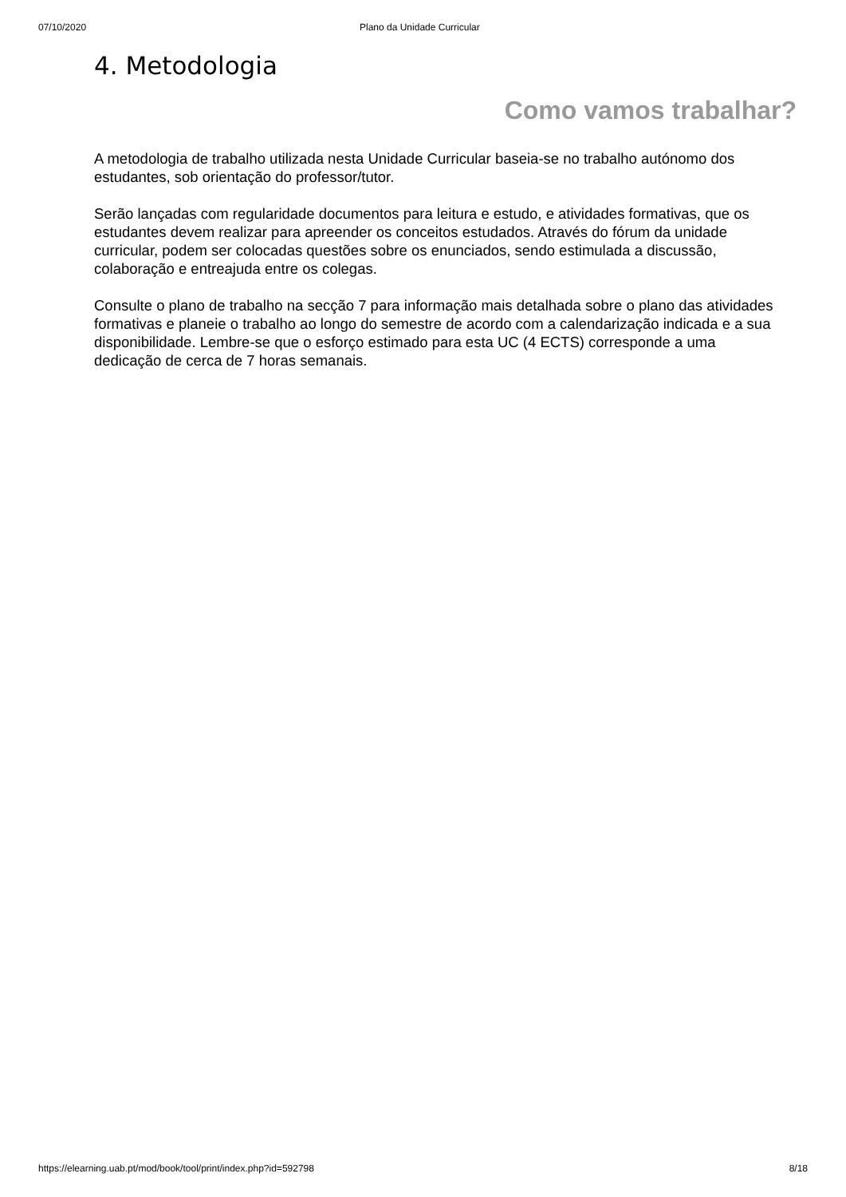07/10/2020 Plano da Unidade Curricular
4. Metodologia
Como vamos trabalhar?
A metodologia de trabalho utilizada nesta Unidade Curricular baseia-se no trabalho autónomo dos estudantes, sob orientação do professor/tutor.
Serão lançadas com regularidade documentos para leitura e estudo, e atividades formativas, que os estudantes devem realizar para apreender os conceitos estudados. Através do fórum da unidade curricular, podem ser colocadas questões sobre os enunciados, sendo estimulada a discussão, colaboração e entreajuda entre os colegas.
Consulte o plano de trabalho na secção 7 para informação mais detalhada sobre o plano das atividades formativas e planeie o trabalho ao longo do semestre de acordo com a calendarização indicada e a sua disponibilidade. Lembre-se que o esforço estimado para esta UC (4 ECTS) corresponde a uma dedicação de cerca de 7 horas semanais.
https://elearning.uab.pt/mod/book/tool/print/index.php?id=592798 8/18